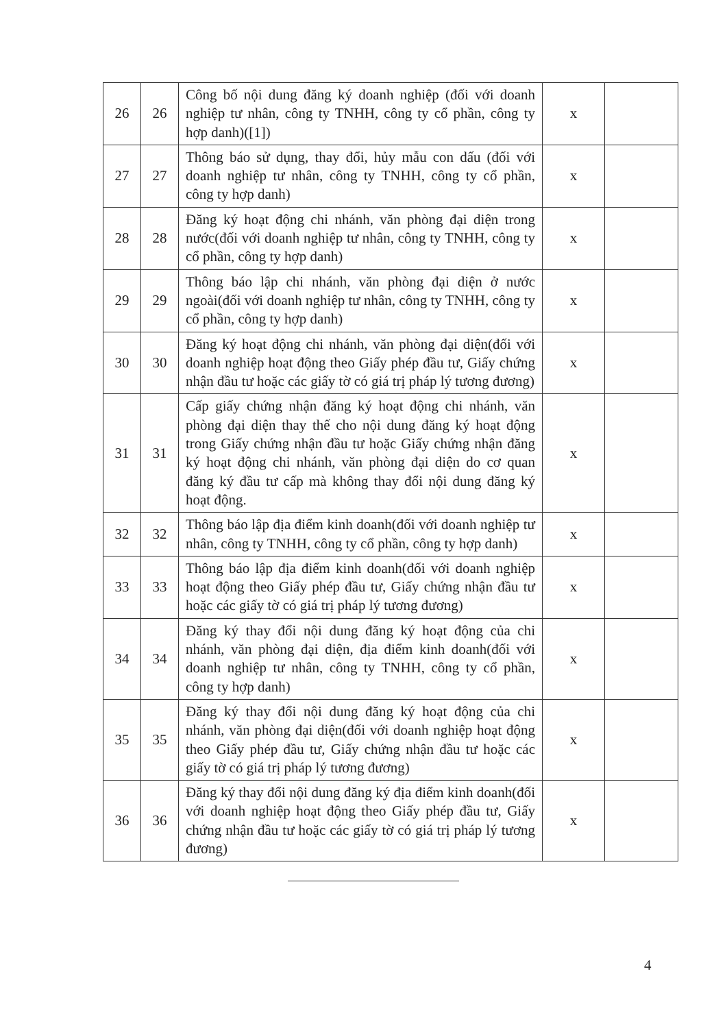| 26 | 26 | Công bố nội dung đăng ký doanh nghiệp (đối với doanh nghiệp tư nhân, công ty TNHH, công ty cổ phần, công ty hợp danh)([1]) | x | |
| 27 | 27 | Thông báo sử dụng, thay đổi, hủy mẫu con dấu (đối với doanh nghiệp tư nhân, công ty TNHH, công ty cổ phần, công ty hợp danh) | x | |
| 28 | 28 | Đăng ký hoạt động chi nhánh, văn phòng đại diện trong nước(đối với doanh nghiệp tư nhân, công ty TNHH, công ty cổ phần, công ty hợp danh) | x | |
| 29 | 29 | Thông báo lập chi nhánh, văn phòng đại diện ở nước ngoài(đối với doanh nghiệp tư nhân, công ty TNHH, công ty cổ phần, công ty hợp danh) | x | |
| 30 | 30 | Đăng ký hoạt động chi nhánh, văn phòng đại diện(đối với doanh nghiệp hoạt động theo Giấy phép đầu tư, Giấy chứng nhận đầu tư hoặc các giấy tờ có giá trị pháp lý tương đương) | x | |
| 31 | 31 | Cấp giấy chứng nhận đăng ký hoạt động chi nhánh, văn phòng đại diện thay thế cho nội dung đăng ký hoạt động trong Giấy chứng nhận đầu tư hoặc Giấy chứng nhận đăng ký hoạt động chi nhánh, văn phòng đại diện do cơ quan đăng ký đầu tư cấp mà không thay đổi nội dung đăng ký hoạt động. | x | |
| 32 | 32 | Thông báo lập địa điểm kinh doanh(đối với doanh nghiệp tư nhân, công ty TNHH, công ty cổ phần, công ty hợp danh) | x | |
| 33 | 33 | Thông báo lập địa điểm kinh doanh(đối với doanh nghiệp hoạt động theo Giấy phép đầu tư, Giấy chứng nhận đầu tư hoặc các giấy tờ có giá trị pháp lý tương đương) | x | |
| 34 | 34 | Đăng ký thay đổi nội dung đăng ký hoạt động của chi nhánh, văn phòng đại diện, địa điểm kinh doanh(đối với doanh nghiệp tư nhân, công ty TNHH, công ty cổ phần, công ty hợp danh) | x | |
| 35 | 35 | Đăng ký thay đổi nội dung đăng ký hoạt động của chi nhánh, văn phòng đại diện(đối với doanh nghiệp hoạt động theo Giấy phép đầu tư, Giấy chứng nhận đầu tư hoặc các giấy tờ có giá trị pháp lý tương đương) | x | |
| 36 | 36 | Đăng ký thay đổi nội dung đăng ký địa điểm kinh doanh(đối với doanh nghiệp hoạt động theo Giấy phép đầu tư, Giấy chứng nhận đầu tư hoặc các giấy tờ có giá trị pháp lý tương đương) | x | |
4